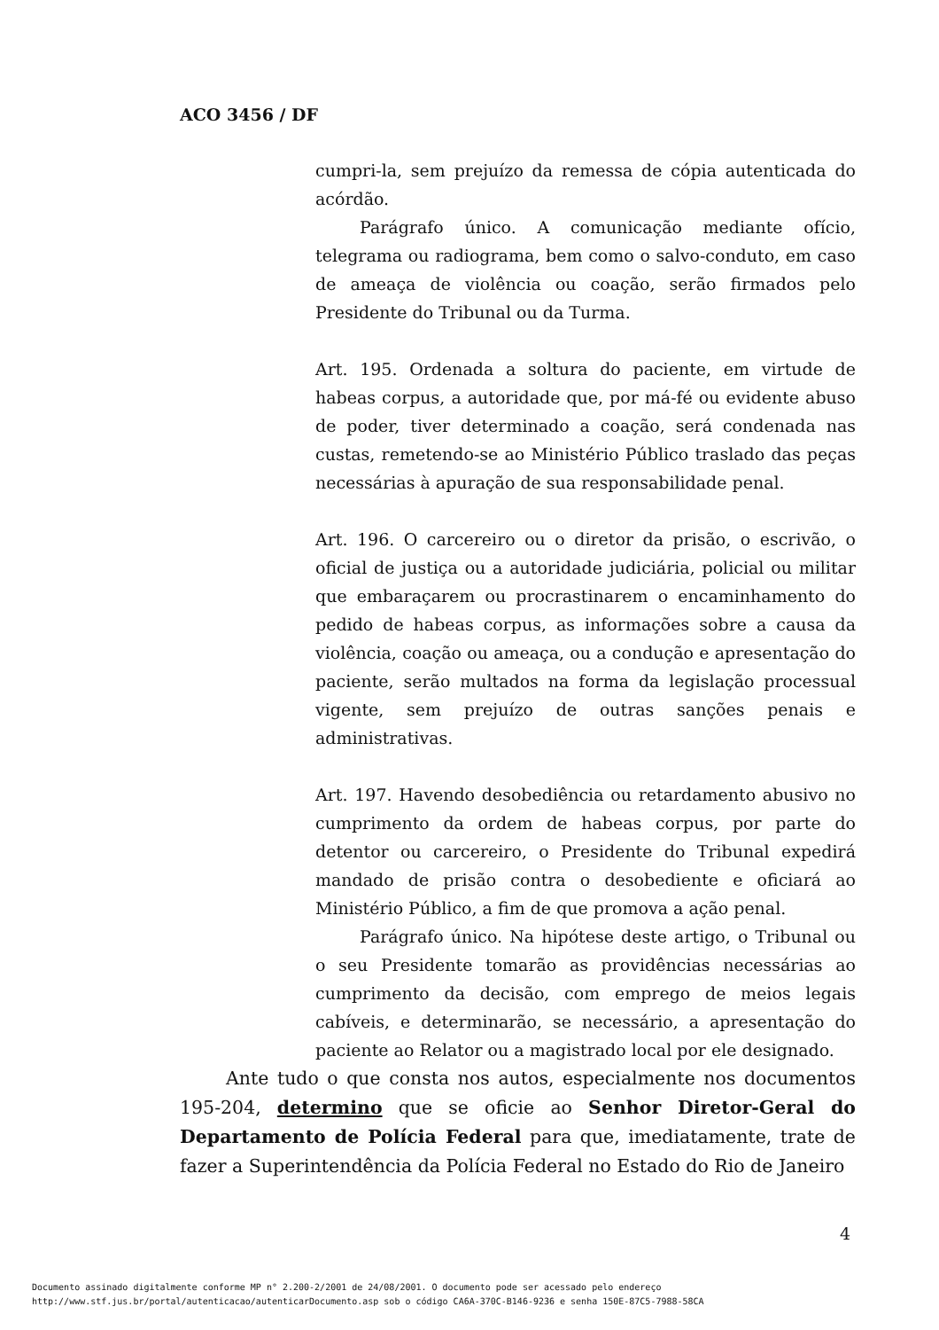ACO 3456 / DF
cumpri-la, sem prejuízo da remessa de cópia autenticada do acórdão.
Parágrafo único. A comunicação mediante ofício, telegrama ou radiograma, bem como o salvo-conduto, em caso de ameaça de violência ou coação, serão firmados pelo Presidente do Tribunal ou da Turma.
Art. 195. Ordenada a soltura do paciente, em virtude de habeas corpus, a autoridade que, por má-fé ou evidente abuso de poder, tiver determinado a coação, será condenada nas custas, remetendo-se ao Ministério Público traslado das peças necessárias à apuração de sua responsabilidade penal.
Art. 196. O carcereiro ou o diretor da prisão, o escrivão, o oficial de justiça ou a autoridade judiciária, policial ou militar que embaraçarem ou procrastinarem o encaminhamento do pedido de habeas corpus, as informações sobre a causa da violência, coação ou ameaça, ou a condução e apresentação do paciente, serão multados na forma da legislação processual vigente, sem prejuízo de outras sanções penais e administrativas.
Art. 197. Havendo desobediência ou retardamento abusivo no cumprimento da ordem de habeas corpus, por parte do detentor ou carcereiro, o Presidente do Tribunal expedirá mandado de prisão contra o desobediente e oficiará ao Ministério Público, a fim de que promova a ação penal.
Parágrafo único. Na hipótese deste artigo, o Tribunal ou o seu Presidente tomarão as providências necessárias ao cumprimento da decisão, com emprego de meios legais cabíveis, e determinarão, se necessário, a apresentação do paciente ao Relator ou a magistrado local por ele designado.
Ante tudo o que consta nos autos, especialmente nos documentos 195-204, determino que se oficie ao Senhor Diretor-Geral do Departamento de Polícia Federal para que, imediatamente, trate de fazer a Superintendência da Polícia Federal no Estado do Rio de Janeiro
4
Documento assinado digitalmente conforme MP n° 2.200-2/2001 de 24/08/2001. O documento pode ser acessado pelo endereço
http://www.stf.jus.br/portal/autenticacao/autenticarDocumento.asp sob o código CA6A-370C-B146-9236 e senha 150E-87C5-7988-58CA